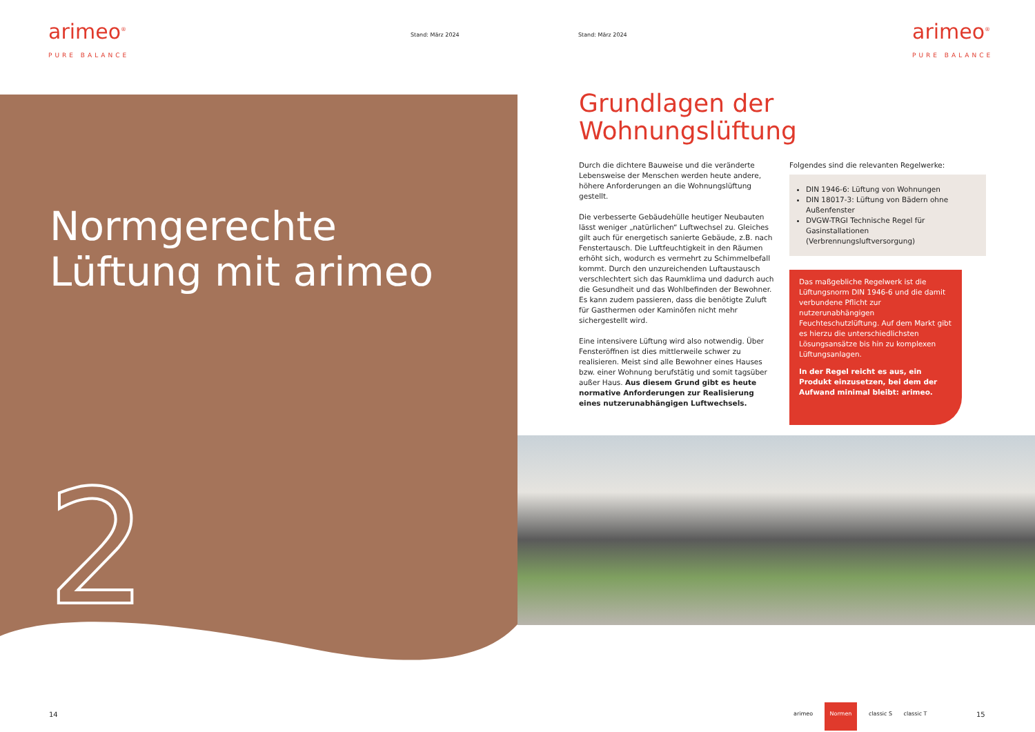arimeo<sup>®</sup>
PURE BALANCE
Stand: März 2024 Stand: März 2024 arimeo<sup>®</sup>
PURE BALANCE
Normgerechte
Lüftung mit arimeo
2
Grundlagen der
Wohnungslüftung
Durch die dichtere Bauweise und die veränderte Lebensweise der Menschen werden heute andere, höhere Anforderungen an die Wohnungslüftung gestellt.
Die verbesserte Gebäudehülle heutiger Neubauten lässt weniger „natürlichen“ Luftwechsel zu. Gleiches gilt auch für energetisch sanierte Gebäude, z.B. nach Fenstertausch. Die Luftfeuchtigkeit in den Räumen erhöht sich, wodurch es vermehrt zu Schimmelbefall kommt. Durch den unzureichenden Luftaustausch verschlechtert sich das Raumklima und dadurch auch die Gesundheit und das Wohlbefinden der Bewohner. Es kann zudem passieren, dass die benötigte Zuluft für Gasthermen oder Kaminöfen nicht mehr sichergestellt wird.
Eine intensivere Lüftung wird also notwendig. Über Fensteröffnen ist dies mittlerweile schwer zu realisieren. Meist sind alle Bewohner eines Hauses bzw. einer Wohnung berufstätig und somit tagsüber außer Haus. Aus diesem Grund gibt es heute normative Anforderungen zur Realisierung eines nutzerunabhängigen Luftwechsels.
Folgendes sind die relevanten Regelwerke:
DIN 1946-6: Lüftung von Wohnungen
DIN 18017-3: Lüftung von Bädern ohne Außenfenster
DVGW-TRGI Technische Regel für Gasinstallationen (Verbrennungsluftversorgung)
Das maßgebliche Regelwerk ist die Lüftungsnorm DIN 1946-6 und die damit verbundene Pflicht zur nutzerunabhängigen Feuchteschutzlüftung. Auf dem Markt gibt es hierzu die unterschiedlichsten Lösungsansätze bis hin zu komplexen Lüftungsanlagen.
In der Regel reicht es aus, ein Produkt einzusetzen, bei dem der Aufwand minimal bleibt: arimeo.
14
arimeo Normen classic S classic T
15